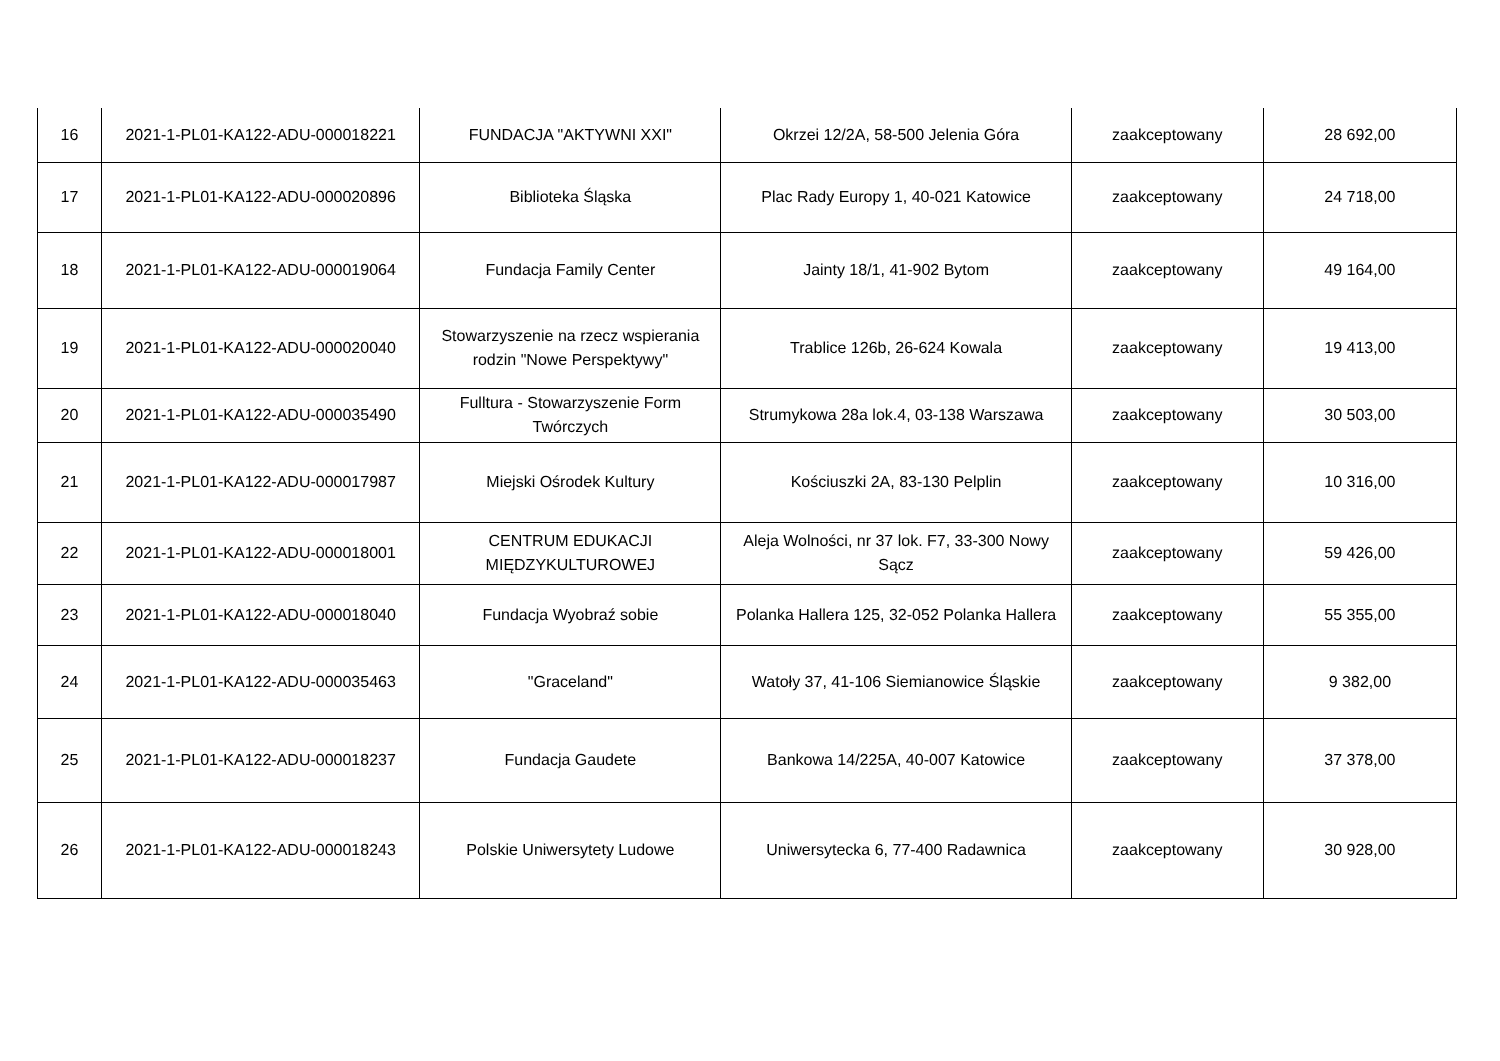| 16 | 2021-1-PL01-KA122-ADU-000018221 | FUNDACJA "AKTYWNI XXI" | Okrzei 12/2A, 58-500 Jelenia Góra | zaakceptowany | 28 692,00 |
| 17 | 2021-1-PL01-KA122-ADU-000020896 | Biblioteka Śląska | Plac Rady Europy 1, 40-021 Katowice | zaakceptowany | 24 718,00 |
| 18 | 2021-1-PL01-KA122-ADU-000019064 | Fundacja Family Center | Jainty 18/1, 41-902 Bytom | zaakceptowany | 49 164,00 |
| 19 | 2021-1-PL01-KA122-ADU-000020040 | Stowarzyszenie na rzecz wspierania rodzin "Nowe Perspektywy" | Trablice 126b, 26-624 Kowala | zaakceptowany | 19 413,00 |
| 20 | 2021-1-PL01-KA122-ADU-000035490 | Fulltura - Stowarzyszenie Form Twórczych | Strumykowa 28a lok.4, 03-138 Warszawa | zaakceptowany | 30 503,00 |
| 21 | 2021-1-PL01-KA122-ADU-000017987 | Miejski Ośrodek Kultury | Kościuszki 2A, 83-130 Pelplin | zaakceptowany | 10 316,00 |
| 22 | 2021-1-PL01-KA122-ADU-000018001 | CENTRUM EDUKACJI MIĘDZYKULTUROWEJ | Aleja Wolności, nr 37 lok. F7, 33-300 Nowy Sącz | zaakceptowany | 59 426,00 |
| 23 | 2021-1-PL01-KA122-ADU-000018040 | Fundacja Wyobraź sobie | Polanka Hallera 125, 32-052 Polanka Hallera | zaakceptowany | 55 355,00 |
| 24 | 2021-1-PL01-KA122-ADU-000035463 | "Graceland" | Watoły 37, 41-106 Siemianowice Śląskie | zaakceptowany | 9 382,00 |
| 25 | 2021-1-PL01-KA122-ADU-000018237 | Fundacja Gaudete | Bankowa 14/225A, 40-007 Katowice | zaakceptowany | 37 378,00 |
| 26 | 2021-1-PL01-KA122-ADU-000018243 | Polskie Uniwersytety Ludowe | Uniwersytecka 6, 77-400 Radawnica | zaakceptowany | 30 928,00 |